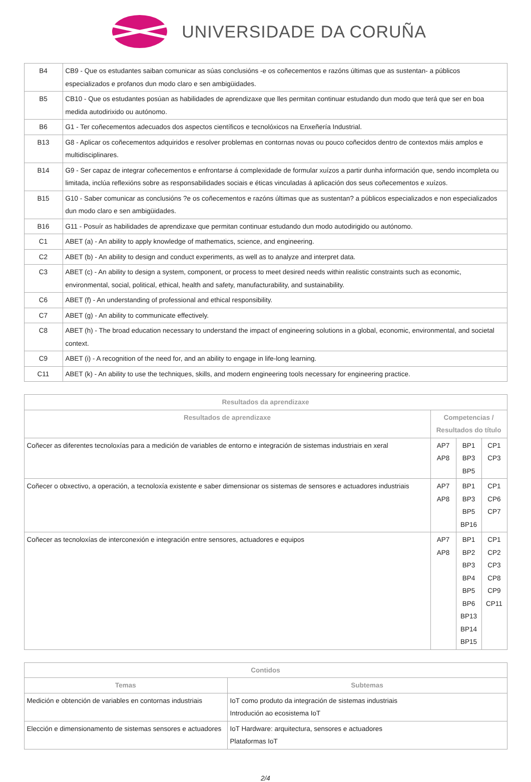UNIVERSIDADE DA CORUÑA
| B4 | CB9 - Que os estudantes saiban comunicar as súas conclusións -e os coñecementos e razóns últimas que as sustentan- a públicos especializados e profanos dun modo claro e sen ambigüidades. |
| B5 | CB10 - Que os estudantes posúan as habilidades de aprendizaxe que lles permitan continuar estudando dun modo que terá que ser en boa medida autodirixido ou autónomo. |
| B6 | G1 - Ter coñecementos adecuados dos aspectos científicos e tecnolóxicos na Enxeñería Industrial. |
| B13 | G8 - Aplicar os coñecementos adquiridos e resolver problemas en contornas novas ou pouco coñecidos dentro de contextos máis amplos e multidisciplinares. |
| B14 | G9 - Ser capaz de integrar coñecementos e enfrontarse á complexidade de formular xuízos a partir dunha información que, sendo incompleta ou limitada, inclúa reflexións sobre as responsabilidades sociais e éticas vinculadas á aplicación dos seus coñecementos e xuízos. |
| B15 | G10 - Saber comunicar as conclusións ?e os coñecementos e razóns últimas que as sustentan? a públicos especializados e non especializados dun modo claro e sen ambigüidades. |
| B16 | G11 - Posuír as habilidades de aprendizaxe que permitan continuar estudando dun modo autodirigido ou autónomo. |
| C1 | ABET (a) - An ability to apply knowledge of mathematics, science, and engineering. |
| C2 | ABET (b) - An ability to design and conduct experiments, as well as to analyze and interpret data. |
| C3 | ABET (c) - An ability to design a system, component, or process to meet desired needs within realistic constraints such as economic, environmental, social, political, ethical, health and safety, manufacturability, and sustainability. |
| C6 | ABET (f) - An understanding of professional and ethical responsibility. |
| C7 | ABET (g) - An ability to communicate effectively. |
| C8 | ABET (h) - The broad education necessary to understand the impact of engineering solutions in a global, economic, environmental, and societal context. |
| C9 | ABET (i) - A recognition of the need for, and an ability to engage in life-long learning. |
| C11 | ABET (k) - An ability to use the techniques, skills, and modern engineering tools necessary for engineering practice. |
| Resultados da aprendizaxe | | | |
| --- | --- | --- | --- |
| Resultados de aprendizaxe | Competencias / Resultados do título | | |
| Coñecer as diferentes tecnoloxías para a medición de variables de entorno e integración de sistemas industriais en xeral | AP7 AP8 | BP1 BP3 BP5 | CP1 CP3 |
| Coñecer o obxectivo, a operación, a tecnoloxía existente e saber dimensionar os sistemas de sensores e actuadores industriais | AP7 AP8 | BP1 BP3 BP5 BP16 | CP1 CP6 CP7 |
| Coñecer as tecnoloxías de interconexión e integración entre sensores, actuadores e equipos | AP7 AP8 | BP1 BP2 BP3 BP4 BP5 BP6 BP13 BP14 BP15 | CP1 CP2 CP3 CP8 CP9 CP11 |
| Contidos | |
| --- | --- |
| Temas | Subtemas |
| Medición e obtención de variables en contornas industriais | IoT como produto da integración de sistemas industriais Introdución ao ecosistema IoT |
| Elección e dimensionamento de sistemas sensores e actuadores | IoT Hardware: arquitectura, sensores e actuadores Plataformas IoT |
2/4